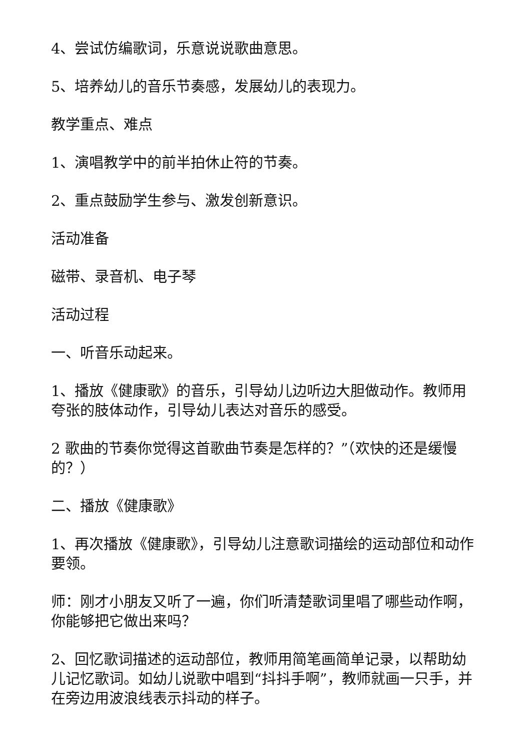4、尝试仿编歌词，乐意说说歌曲意思。
5、培养幼儿的音乐节奏感，发展幼儿的表现力。
教学重点、难点
1、演唱教学中的前半拍休止符的节奏。
2、重点鼓励学生参与、激发创新意识。
活动准备
磁带、录音机、电子琴
活动过程
一、听音乐动起来。
1、播放《健康歌》的音乐，引导幼儿边听边大胆做动作。教师用夸张的肢体动作，引导幼儿表达对音乐的感受。
2 歌曲的节奏你觉得这首歌曲节奏是怎样的？”（欢快的还是缓慢的？）
二、播放《健康歌》
1、再次播放《健康歌》，引导幼儿注意歌词描绘的运动部位和动作要领。
师：刚才小朋友又听了一遍，你们听清楚歌词里唱了哪些动作啊，你能够把它做出来吗？
2、回忆歌词描述的运动部位，教师用简笔画简单记录，以帮助幼儿记忆歌词。如幼儿说歌中唱到“抖抖手啊”，教师就画一只手，并在旁边用波浪线表示抖动的样子。